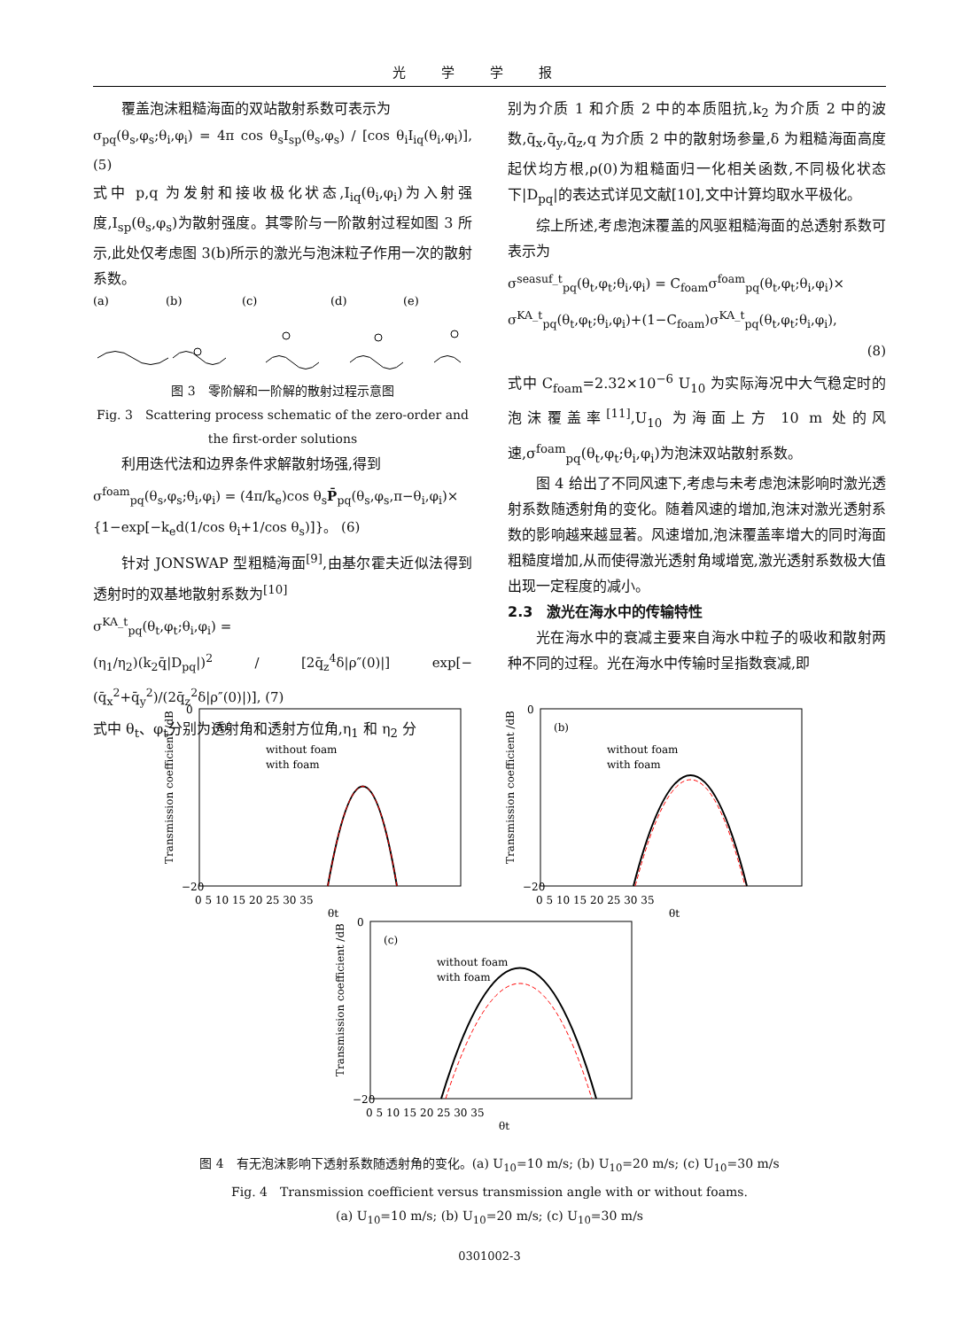光学学报
覆盖泡沫粗糙海面的双站散射系数可表示为
σ<sub>pq</sub>(θ<sub>s</sub>,φ<sub>s</sub>;θ<sub>i</sub>,φ<sub>i</sub>) = 4π cos θ<sub>s</sub>I<sub>sp</sub>(θ<sub>s</sub>,φ<sub>s</sub>) / [cos θ<sub>i</sub>I<sub>iq</sub>(θ<sub>i</sub>,φ<sub>i</sub>)], (5)
式中 p,q 为发射和接收极化状态,I<sub>iq</sub>(θ<sub>i</sub>,φ<sub>i</sub>)为入射强度,I<sub>sp</sub>(θ<sub>s</sub>,φ<sub>s</sub>)为散射强度。其零阶与一阶散射过程如图 3 所示,此处仅考虑图 3(b)所示的激光与泡沫粒子作用一次的散射系数。
(a)
(b)
(c)
(d)
(e)
图 3　零阶解和一阶解的散射过程示意图
Fig. 3　Scattering process schematic of the zero-order and the first-order solutions
利用迭代法和边界条件求解散射场强,得到
σ<sup>foam</sup><sub>pq</sub>(θ<sub>s</sub>,φ<sub>s</sub>;θ<sub>i</sub>,φ<sub>i</sub>) = (4π/k<sub>e</sub>)cos θ<sub>s</sub>P̄<sub>pq</sub>(θ<sub>s</sub>,φ<sub>s</sub>,π−θ<sub>i</sub>,φ<sub>i</sub>)×
{1−exp[−k<sub>e</sub>d(1/cos θ<sub>i</sub>+1/cos θ<sub>s</sub>)]}。 (6)
针对 JONSWAP 型粗糙海面<sup>[9]</sup>,由基尔霍夫近似法得到透射时的双基地散射系数为<sup>[10]</sup>
σ<sup>KA_t</sup><sub>pq</sub>(θ<sub>t</sub>,φ<sub>t</sub>;θ<sub>i</sub>,φ<sub>i</sub>) =
(η<sub>1</sub>/η<sub>2</sub>)(k<sub>2</sub>q̄|D<sub>pq</sub>|)<sup>2</sup> / [2q̄<sub>z</sub><sup>4</sup>δ|ρ″(0)|] exp[−(q̄<sub>x</sub><sup>2</sup>+q̄<sub>y</sub><sup>2</sup>)/(2q̄<sub>z</sub><sup>2</sup>δ|ρ″(0)|)], (7)
式中 θ<sub>t</sub>、φ<sub>t</sub>分别为透射角和透射方位角,η<sub>1</sub> 和 η<sub>2</sub> 分
别为介质 1 和介质 2 中的本质阻抗,k<sub>2</sub> 为介质 2 中的波数,q̄<sub>x</sub>,q̄<sub>y</sub>,q̄<sub>z</sub>,q 为介质 2 中的散射场参量,δ 为粗糙海面高度起伏均方根,ρ(0)为粗糙面归一化相关函数,不同极化状态下|D<sub>pq</sub>|的表达式详见文献[10],文中计算均取水平极化。
综上所述,考虑泡沫覆盖的风驱粗糙海面的总透射系数可表示为
σ<sup>seasuf_t</sup><sub>pq</sub>(θ<sub>t</sub>,φ<sub>t</sub>;θ<sub>i</sub>,φ<sub>i</sub>) = C<sub>foam</sub>σ<sup>foam</sup><sub>pq</sub>(θ<sub>t</sub>,φ<sub>t</sub>;θ<sub>i</sub>,φ<sub>i</sub>)×
σ<sup>KA_t</sup><sub>pq</sub>(θ<sub>t</sub>,φ<sub>t</sub>;θ<sub>i</sub>,φ<sub>i</sub>)+(1−C<sub>foam</sub>)σ<sup>KA_t</sup><sub>pq</sub>(θ<sub>t</sub>,φ<sub>t</sub>;θ<sub>i</sub>,φ<sub>i</sub>),
(8)
式中 C<sub>foam</sub>=2.32×10<sup>−6</sup> U<sub>10</sub> 为实际海况中大气稳定时的泡沫覆盖率<sup>[11]</sup>,U<sub>10</sub> 为海面上方 10 m 处的风速,σ<sup>foam</sup><sub>pq</sub>(θ<sub>t</sub>,φ<sub>t</sub>;θ<sub>i</sub>,φ<sub>i</sub>)为泡沫双站散射系数。
图 4 给出了不同风速下,考虑与未考虑泡沫影响时激光透射系数随透射角的变化。随着风速的增加,泡沫对激光透射系数的影响越来越显著。风速增加,泡沫覆盖率增大的同时海面粗糙度增加,从而使得激光透射角域增宽,激光透射系数极大值出现一定程度的减小。
2.3　激光在海水中的传输特性
光在海水中的衰减主要来自海水中粒子的吸收和散射两种不同的过程。光在海水中传输时呈指数衰减,即
Transmission coefficient /dB
0
−20
(a)
without foam
with foam
0 5 10 15 20 25 30 35
θt
Transmission coefficient /dB
0
−20
(b)
without foam
with foam
0 5 10 15 20 25 30 35
θt
Transmission coefficient /dB
0
−20
(c)
without foam
with foam
0 5 10 15 20 25 30 35
θt
图 4　有无泡沫影响下透射系数随透射角的变化。(a) U<sub>10</sub>=10 m/s; (b) U<sub>10</sub>=20 m/s; (c) U<sub>10</sub>=30 m/s
Fig. 4　Transmission coefficient versus transmission angle with or without foams.
(a) U<sub>10</sub>=10 m/s; (b) U<sub>10</sub>=20 m/s; (c) U<sub>10</sub>=30 m/s
0301002-3